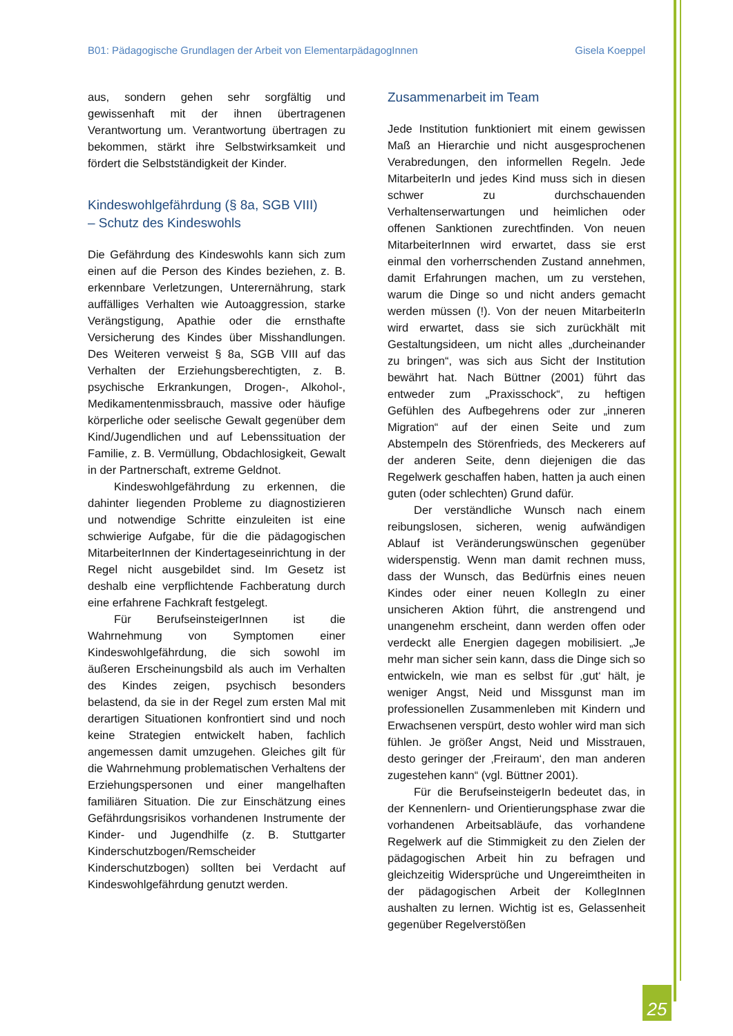B01: Pädagogische Grundlagen der Arbeit von ElementarpädagogInnen Gisela Koeppel
aus, sondern gehen sehr sorgfältig und gewissenhaft mit der ihnen übertragenen Verantwortung um. Verantwortung übertragen zu bekommen, stärkt ihre Selbstwirksamkeit und fördert die Selbstständigkeit der Kinder.
Kindeswohlgefährdung (§ 8a, SGB VIII)
– Schutz des Kindeswohls
Die Gefährdung des Kindeswohls kann sich zum einen auf die Person des Kindes beziehen, z. B. erkennbare Verletzungen, Unterernährung, stark auffälliges Verhalten wie Autoaggression, starke Verängstigung, Apathie oder die ernsthafte Versicherung des Kindes über Misshandlungen. Des Weiteren verweist § 8a, SGB VIII auf das Verhalten der Erziehungsberechtigten, z. B. psychische Erkrankungen, Drogen-, Alkohol-, Medikamentenmissbrauch, massive oder häufige körperliche oder seelische Gewalt gegenüber dem Kind/Jugendlichen und auf Lebenssituation der Familie, z. B. Vermüllung, Obdachlosigkeit, Gewalt in der Partnerschaft, extreme Geldnot.
Kindeswohlgefährdung zu erkennen, die dahinter liegenden Probleme zu diagnostizieren und notwendige Schritte einzuleiten ist eine schwierige Aufgabe, für die die pädagogischen MitarbeiterInnen der Kindertageseinrichtung in der Regel nicht ausgebildet sind. Im Gesetz ist deshalb eine verpflichtende Fachberatung durch eine erfahrene Fachkraft festgelegt.
Für BerufseinsteigerInnen ist die Wahrnehmung von Symptomen einer Kindeswohlgefährdung, die sich sowohl im äußeren Erscheinungsbild als auch im Verhalten des Kindes zeigen, psychisch besonders belastend, da sie in der Regel zum ersten Mal mit derartigen Situationen konfrontiert sind und noch keine Strategien entwickelt haben, fachlich angemessen damit umzugehen. Gleiches gilt für die Wahrnehmung problematischen Verhaltens der Erziehungspersonen und einer mangelhaften familiären Situation. Die zur Einschätzung eines Gefährdungsrisikos vorhandenen Instrumente der Kinder- und Jugendhilfe (z. B. Stuttgarter Kinderschutzbogen/Remscheider Kinderschutzbogen) sollten bei Verdacht auf Kindeswohlgefährdung genutzt werden.
Zusammenarbeit im Team
Jede Institution funktioniert mit einem gewissen Maß an Hierarchie und nicht ausgesprochenen Verabredungen, den informellen Regeln. Jede MitarbeiterIn und jedes Kind muss sich in diesen schwer zu durchschauenden Verhaltenserwartungen und heimlichen oder offenen Sanktionen zurechtfinden. Von neuen MitarbeiterInnen wird erwartet, dass sie erst einmal den vorherrschenden Zustand annehmen, damit Erfahrungen machen, um zu verstehen, warum die Dinge so und nicht anders gemacht werden müssen (!). Von der neuen MitarbeiterIn wird erwartet, dass sie sich zurückhält mit Gestaltungsideen, um nicht alles „durcheinander zu bringen“, was sich aus Sicht der Institution bewährt hat. Nach Büttner (2001) führt das entweder zum „Praxisschock“, zu heftigen Gefühlen des Aufbegehrens oder zur „inneren Migration“ auf der einen Seite und zum Abstempeln des Störenfrieds, des Meckerers auf der anderen Seite, denn diejenigen die das Regelwerk geschaffen haben, hatten ja auch einen guten (oder schlechten) Grund dafür.
Der verständliche Wunsch nach einem reibungslosen, sicheren, wenig aufwändigen Ablauf ist Veränderungswünschen gegenüber widerspenstig. Wenn man damit rechnen muss, dass der Wunsch, das Bedürfnis eines neuen Kindes oder einer neuen KollegIn zu einer unsicheren Aktion führt, die anstrengend und unangenehm erscheint, dann werden offen oder verdeckt alle Energien dagegen mobilisiert. „Je mehr man sicher sein kann, dass die Dinge sich so entwickeln, wie man es selbst für ‚gut‘ hält, je weniger Angst, Neid und Missgunst man im professionellen Zusammenleben mit Kindern und Erwachsenen verspürt, desto wohler wird man sich fühlen. Je größer Angst, Neid und Misstrauen, desto geringer der ‚Freiraum‘, den man anderen zugestehen kann“ (vgl. Büttner 2001).
Für die BerufseinsteigerIn bedeutet das, in der Kennenlern- und Orientierungsphase zwar die vorhandenen Arbeitsabläufe, das vorhandene Regelwerk auf die Stimmigkeit zu den Zielen der pädagogischen Arbeit hin zu befragen und gleichzeitig Widersprüche und Ungereimtheiten in der pädagogischen Arbeit der KollegInnen aushalten zu lernen. Wichtig ist es, Gelassenheit gegenüber Regelverstößen
25